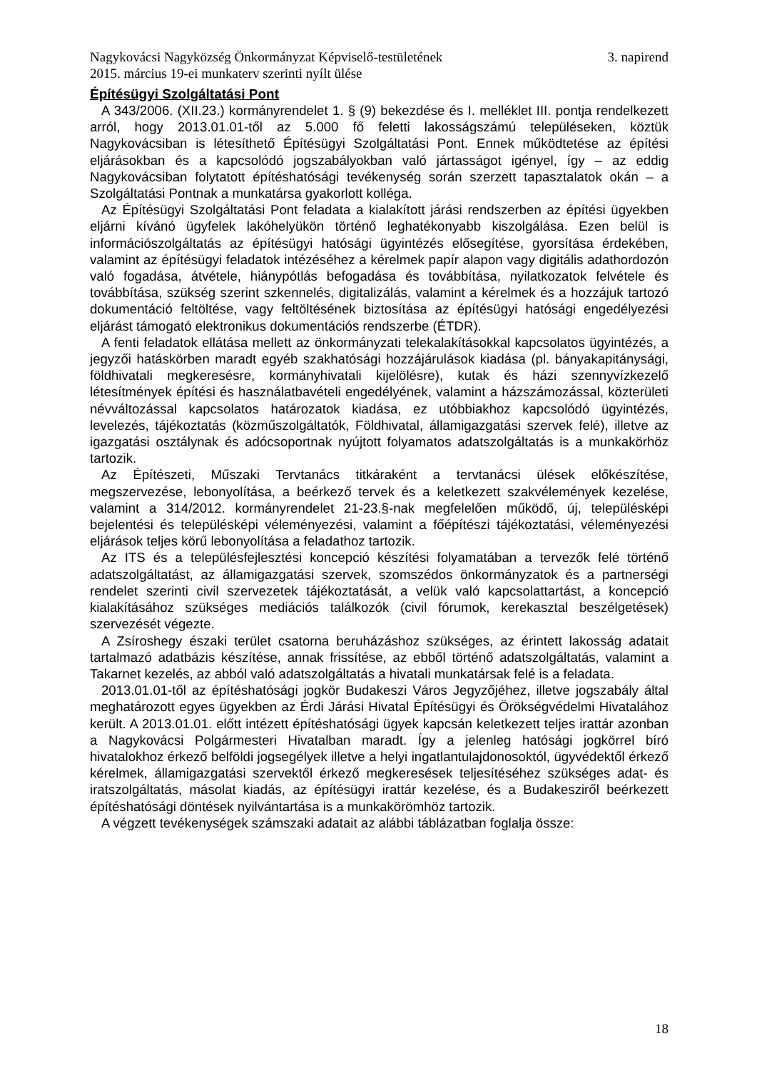Nagykovácsi Nagyközség Önkormányzat Képviselő-testületének 3. napirend
2015. március 19-ei munkaterv szerinti nyílt ülése
Építésügyi Szolgáltatási Pont
A 343/2006. (XII.23.) kormányrendelet 1. § (9) bekezdése és I. melléklet III. pontja rendelkezett arról, hogy 2013.01.01-től az 5.000 fő feletti lakosságszámú településeken, köztük Nagykovácsiban is létesíthető Építésügyi Szolgáltatási Pont. Ennek működtetése az építési eljárásokban és a kapcsolódó jogszabályokban való jártasságot igényel, így – az eddig Nagykovácsiban folytatott építéshatósági tevékenység során szerzett tapasztalatok okán – a Szolgáltatási Pontnak a munkatársa gyakorlott kolléga.
Az Építésügyi Szolgáltatási Pont feladata a kialakított járási rendszerben az építési ügyekben eljárni kívánó ügyfelek lakóhelyükön történő leghatékonyabb kiszolgálása. Ezen belül is információszolgáltatás az építésügyi hatósági ügyintézés elősegítése, gyorsítása érdekében, valamint az építésügyi feladatok intézéséhez a kérelmek papír alapon vagy digitális adathordozón való fogadása, átvétele, hiánypótlás befogadása és továbbítása, nyilatkozatok felvétele és továbbítása, szükség szerint szkennelés, digitalizálás, valamint a kérelmek és a hozzájuk tartozó dokumentáció feltöltése, vagy feltöltésének biztosítása az építésügyi hatósági engedélyezési eljárást támogató elektronikus dokumentációs rendszerbe (ÉTDR).
A fenti feladatok ellátása mellett az önkormányzati telekalakításokkal kapcsolatos ügyintézés, a jegyzői hatáskörben maradt egyéb szakhatósági hozzájárulások kiadása (pl. bányakapitánysági, földhivatali megkeresésre, kormányhivatali kijelölésre), kutak és házi szennyvízkezelő létesítmények építési és használatbavételi engedélyének, valamint a házszámozással, közterületi névváltozással kapcsolatos határozatok kiadása, ez utóbbiakhoz kapcsolódó ügyintézés, levelezés, tájékoztatás (közműszolgáltatók, Földhivatal, államigazgatási szervek felé), illetve az igazgatási osztálynak és adócsoportnak nyújtott folyamatos adatszolgáltatás is a munkakörhöz tartozik.
Az Építészeti, Műszaki Tervtanács titkáraként a tervtanácsi ülések előkészítése, megszervezése, lebonyolítása, a beérkező tervek és a keletkezett szakvélemények kezelése, valamint a 314/2012. kormányrendelet 21-23.§-nak megfelelően működő, új, településképi bejelentési és településképi véleményezési, valamint a főépítészi tájékoztatási, véleményezési eljárások teljes körű lebonyolítása a feladathoz tartozik.
Az ITS és a településfejlesztési koncepció készítési folyamatában a tervezők felé történő adatszolgáltatást, az államigazgatási szervek, szomszédos önkormányzatok és a partnerségi rendelet szerinti civil szervezetek tájékoztatását, a velük való kapcsolattartást, a koncepció kialakításához szükséges mediációs találkozók (civil fórumok, kerekasztal beszélgetések) szervezését végezte.
A Zsíroshegy északi terület csatorna beruházáshoz szükséges, az érintett lakosság adatait tartalmazó adatbázis készítése, annak frissítése, az ebből történő adatszolgáltatás, valamint a Takarnet kezelés, az abból való adatszolgáltatás a hivatali munkatársak felé is a feladata.
2013.01.01-től az építéshatósági jogkör Budakeszi Város Jegyzőjéhez, illetve jogszabály által meghatározott egyes ügyekben az Érdi Járási Hivatal Építésügyi és Örökségvédelmi Hivatalához került. A 2013.01.01. előtt intézett építéshatósági ügyek kapcsán keletkezett teljes irattár azonban a Nagykovácsi Polgármesteri Hivatalban maradt. Így a jelenleg hatósági jogkörrel bíró hivatalokhoz érkező belföldi jogsegélyek illetve a helyi ingatlantulajdonosoktól, ügyvédektől érkező kérelmek, államigazgatási szervektől érkező megkeresések teljesítéséhez szükséges adat- és iratszolgáltatás, másolat kiadás, az építésügyi irattár kezelése, és a Budakesziről beérkezett építéshatósági döntések nyilvántartása is a munkakörömhöz tartozik.
A végzett tevékenységek számszaki adatait az alábbi táblázatban foglalja össze:
18